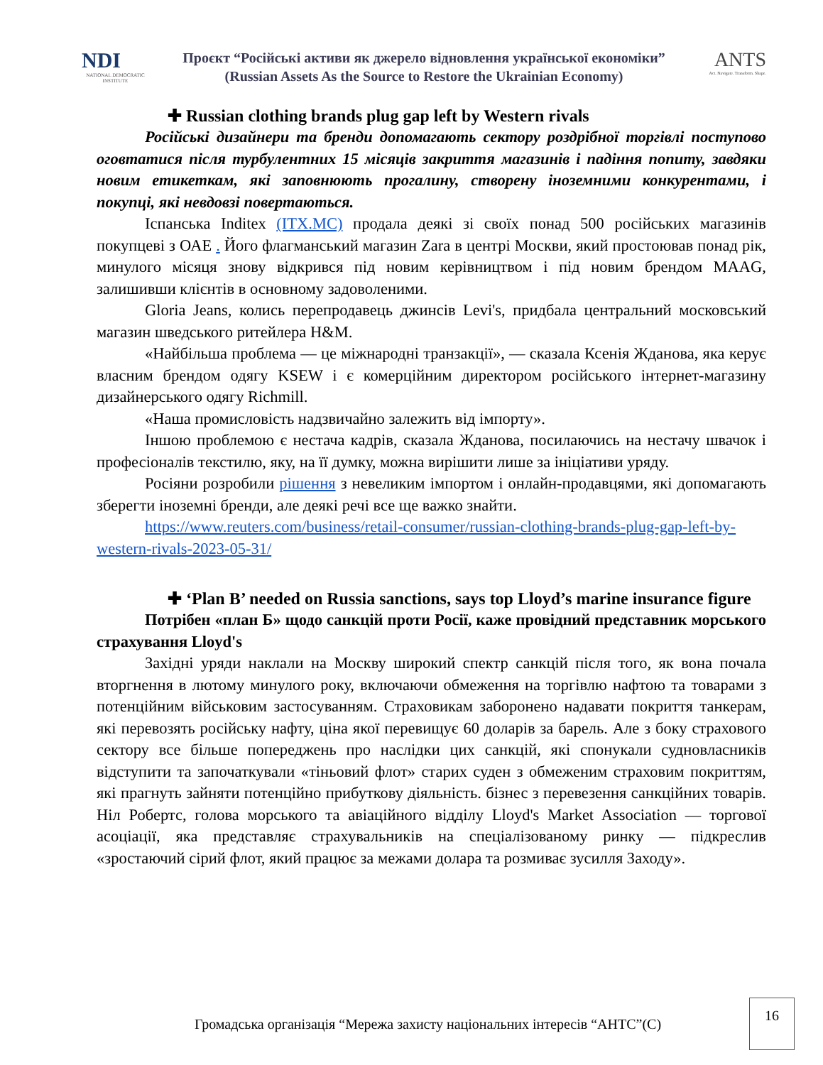NDI
NATIONAL DEMOCRATIC INSTITUTE
Проєкт “Російські активи як джерело відновлення української економіки”
(Russian Assets As the Source to Restore the Ukrainian Economy)
ANTS
Act. Navigate. Transform. Shape.
✚ Russian clothing brands plug gap left by Western rivals
Російські дизайнери та бренди допомагають сектору роздрібної торгівлі поступово оговтатися після турбулентних 15 місяців закриття магазинів і падіння попиту, завдяки новим етикеткам, які заповнюють прогалину, створену іноземними конкурентами, і покупці, які невдовзі повертаються.
Іспанська Inditex (ITX.MC) продала деякі зі своїх понад 500 російських магазинів покупцеві з ОАЕ . Його флагманський магазин Zara в центрі Москви, який простоював понад рік, минулого місяця знову відкрився під новим керівництвом і під новим брендом MAAG, залишивши клієнтів в основному задоволеними.
Gloria Jeans, колись перепродавець джинсів Levi's, придбала центральний московський магазин шведського ритейлера H&M.
«Найбільша проблема — це міжнародні транзакції», — сказала Ксенія Жданова, яка керує власним брендом одягу KSEW і є комерційним директором російського інтернет-магазину дизайнерського одягу Richmill.
«Наша промисловість надзвичайно залежить від імпорту».
Іншою проблемою є нестача кадрів, сказала Жданова, посилаючись на нестачу швачок і професіоналів текстилю, яку, на її думку, можна вирішити лише за ініціативи уряду.
Росіяни розробили рішення з невеликим імпортом і онлайн-продавцями, які допомагають зберегти іноземні бренди, але деякі речі все ще важко знайти.
https://www.reuters.com/business/retail-consumer/russian-clothing-brands-plug-gap-left-by-western-rivals-2023-05-31/
✚ ‘Plan B’ needed on Russia sanctions, says top Lloyd’s marine insurance figure
Потрібен «план Б» щодо санкцій проти Росії, каже провідний представник морського страхування Lloyd's
Західні уряди наклали на Москву широкий спектр санкцій після того, як вона почала вторгнення в лютому минулого року, включаючи обмеження на торгівлю нафтою та товарами з потенційним військовим застосуванням. Страховикам заборонено надавати покриття танкерам, які перевозять російську нафту, ціна якої перевищує 60 доларів за барель. Але з боку страхового сектору все більше попереджень про наслідки цих санкцій, які спонукали судновласників відступити та започаткували «тіньовий флот» старих суден з обмеженим страховим покриттям, які прагнуть зайняти потенційно прибуткову діяльність. бізнес з перевезення санкційних товарів. Ніл Робертс, голова морського та авіаційного відділу Lloyd's Market Association — торгової асоціації, яка представляє страхувальників на спеціалізованому ринку — підкреслив «зростаючий сірий флот, який працює за межами долара та розмиває зусилля Заходу».
Громадська організація “Мережа захисту національних інтересів “АНТС”(С)
16